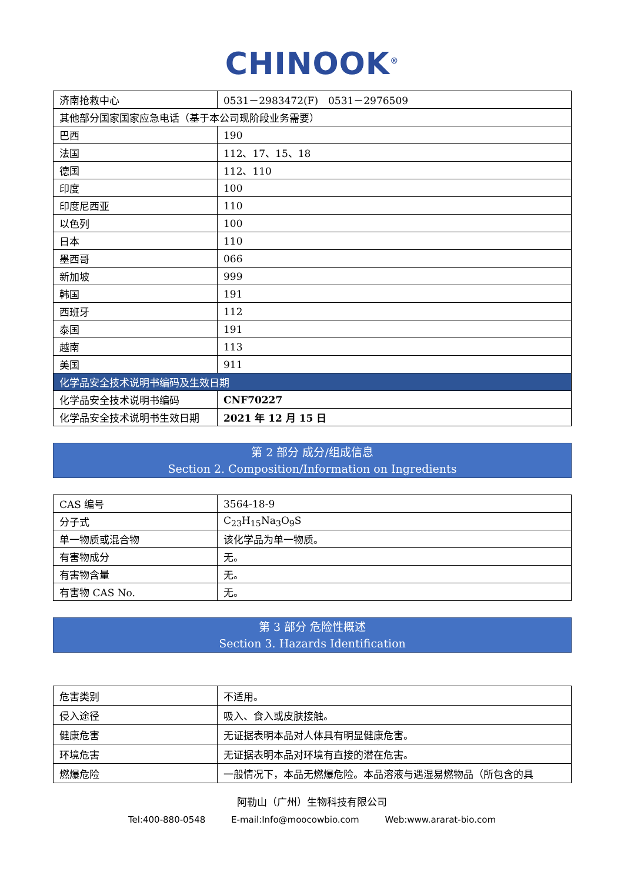CHINOOK<sup>®</sup>
| 济南抢救中心 | 0531－2983472(F) 0531－2976509 |
| 其他部分国家国家应急电话（基于本公司现阶段业务需要） | |
| 巴西 | 190 |
| 法国 | 112、17、15、18 |
| 德国 | 112、110 |
| 印度 | 100 |
| 印度尼西亚 | 110 |
| 以色列 | 100 |
| 日本 | 110 |
| 墨西哥 | 066 |
| 新加坡 | 999 |
| 韩国 | 191 |
| 西班牙 | 112 |
| 泰国 | 191 |
| 越南 | 113 |
| 美国 | 911 |
| 化学品安全技术说明书编码及生效日期 | |
| 化学品安全技术说明书编码 | CNF70227 |
| 化学品安全技术说明书生效日期 | 2021 年 12 月 15 日 |
第 2 部分 成分/组成信息
Section 2. Composition/Information on Ingredients
| CAS 编号 | 3564-18-9 |
| 分子式 | C<sub>23</sub>H<sub>15</sub>Na<sub>3</sub>O<sub>9</sub>S |
| 单一物质或混合物 | 该化学品为单一物质。 |
| 有害物成分 | 无。 |
| 有害物含量 | 无。 |
| 有害物 CAS No. | 无。 |
第 3 部分 危险性概述
Section 3. Hazards Identification
| 危害类别 | 不适用。 |
| 侵入途径 | 吸入、食入或皮肤接触。 |
| 健康危害 | 无证据表明本品对人体具有明显健康危害。 |
| 环境危害 | 无证据表明本品对环境有直接的潜在危害。 |
| 燃爆危险 | 一般情况下，本品无燃爆危险。本品溶液与遇湿易燃物品（所包含的具 |
阿勒山（广州）生物科技有限公司
Tel:400-880-0548 E-mail:Info@moocowbio.com Web:www.ararat-bio.com